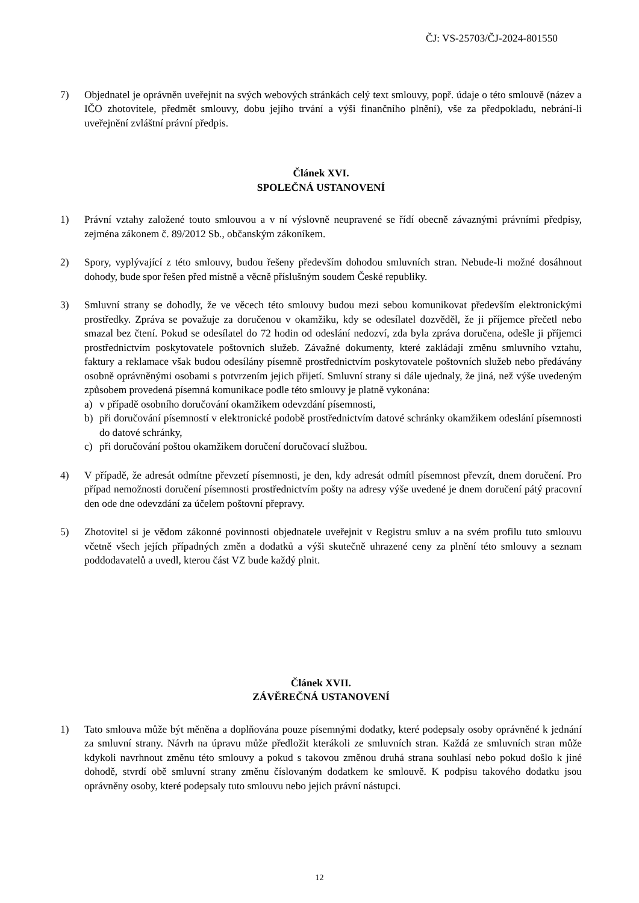ČJ: VS-25703/ČJ-2024-801550
7) Objednatel je oprávněn uveřejnit na svých webových stránkách celý text smlouvy, popř. údaje o této smlouvě (název a IČO zhotovitele, předmět smlouvy, dobu jejího trvání a výši finančního plnění), vše za předpokladu, nebrání-li uveřejnění zvláštní právní předpis.
Článek XVI.
SPOLEČNÁ USTANOVENÍ
1) Právní vztahy založené touto smlouvou a v ní výslovně neupravené se řídí obecně závaznými právními předpisy, zejména zákonem č. 89/2012 Sb., občanským zákoníkem.
2) Spory, vyplývající z této smlouvy, budou řešeny především dohodou smluvních stran. Nebude-li možné dosáhnout dohody, bude spor řešen před místně a věcně příslušným soudem České republiky.
3) Smluvní strany se dohodly, že ve věcech této smlouvy budou mezi sebou komunikovat především elektronickými prostředky. Zpráva se považuje za doručenou v okamžiku, kdy se odesílatel dozvěděl, že ji příjemce přečetl nebo smazal bez čtení. Pokud se odesílatel do 72 hodin od odeslání nedozví, zda byla zpráva doručena, odešle ji příjemci prostřednictvím poskytovatele poštovních služeb. Závažné dokumenty, které zakládají změnu smluvního vztahu, faktury a reklamace však budou odesílány písemně prostřednictvím poskytovatele poštovních služeb nebo předávány osobně oprávněnými osobami s potvrzením jejich přijetí. Smluvní strany si dále ujednaly, že jiná, než výše uvedeným způsobem provedená písemná komunikace podle této smlouvy je platně vykonána:
a) v případě osobního doručování okamžikem odevzdání písemnosti,
b) při doručování písemností v elektronické podobě prostřednictvím datové schránky okamžikem odeslání písemnosti do datové schránky,
c) při doručování poštou okamžikem doručení doručovací službou.
4) V případě, že adresát odmítne převzetí písemnosti, je den, kdy adresát odmítl písemnost převzít, dnem doručení. Pro případ nemožnosti doručení písemnosti prostřednictvím pošty na adresy výše uvedené je dnem doručení pátý pracovní den ode dne odevzdání za účelem poštovní přepravy.
5) Zhotovitel si je vědom zákonné povinnosti objednatele uveřejnit v Registru smluv a na svém profilu tuto smlouvu včetně všech jejích případných změn a dodatků a výši skutečně uhrazené ceny za plnění této smlouvy a seznam poddodavatelů a uvedl, kterou část VZ bude každý plnit.
Článek XVII.
ZÁVĚREČNÁ USTANOVENÍ
1) Tato smlouva může být měněna a doplňována pouze písemnými dodatky, které podepsaly osoby oprávněné k jednání za smluvní strany. Návrh na úpravu může předložit kterákoli ze smluvních stran. Každá ze smluvních stran může kdykoli navrhnout změnu této smlouvy a pokud s takovou změnou druhá strana souhlasí nebo pokud došlo k jiné dohodě, stvrdí obě smluvní strany změnu číslovaným dodatkem ke smlouvě. K podpisu takového dodatku jsou oprávněny osoby, které podepsaly tuto smlouvu nebo jejich právní nástupci.
12